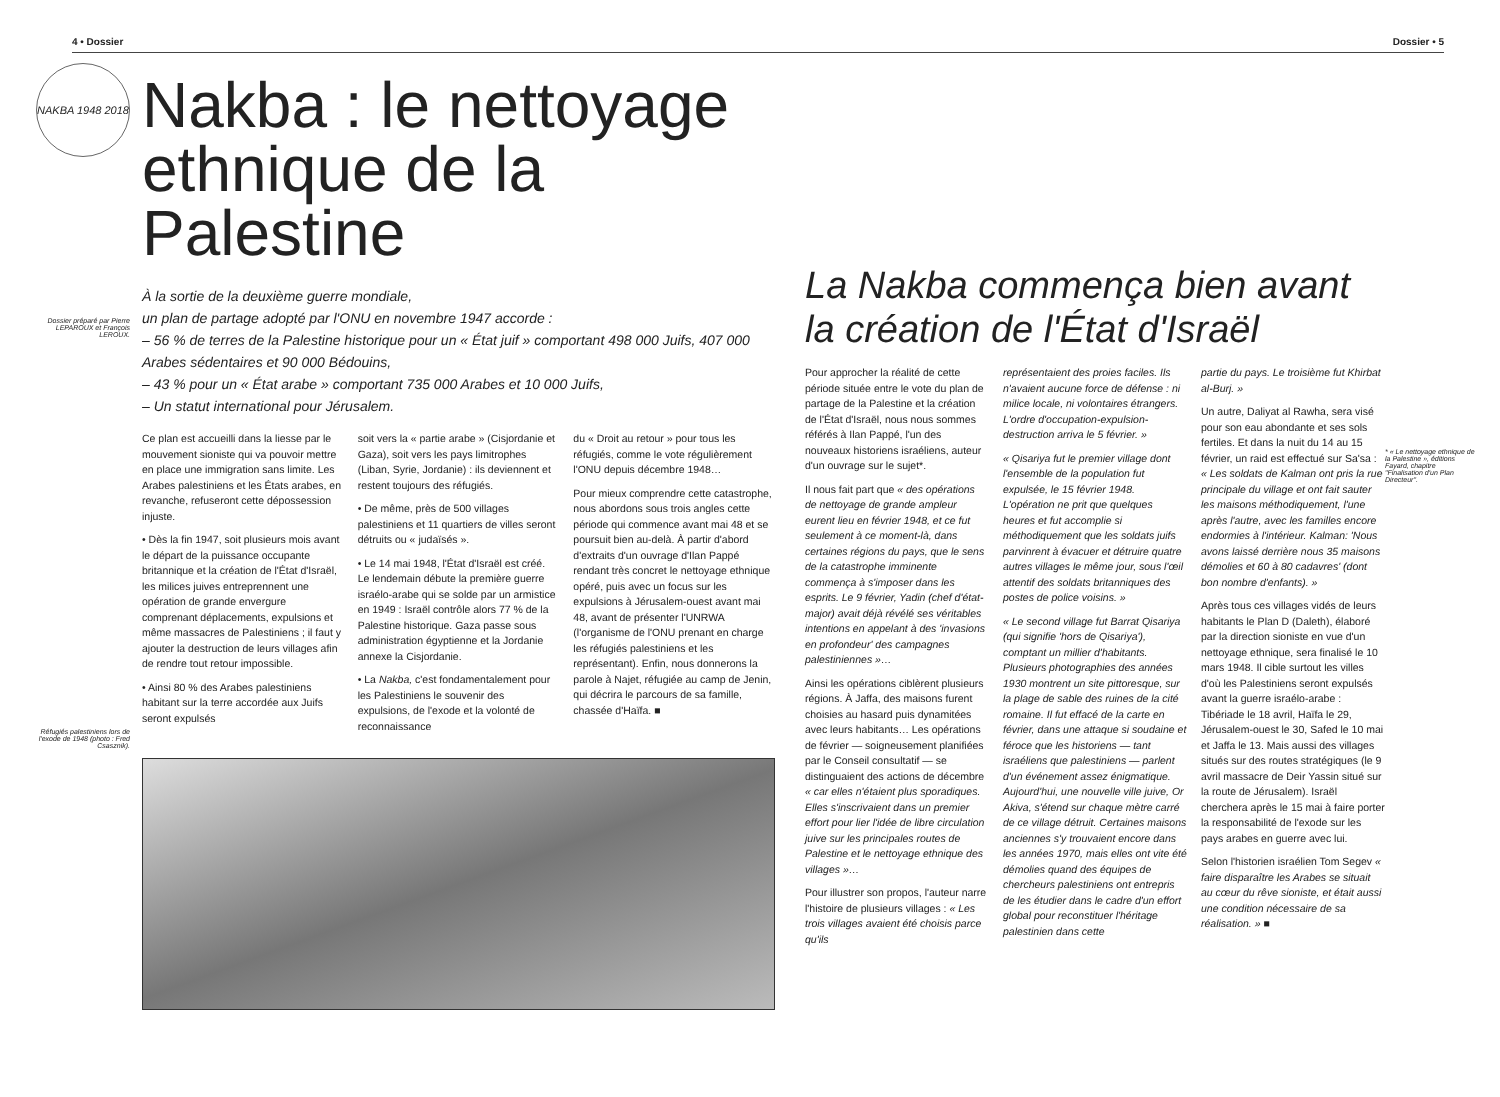4 • Dossier Dossier • 5
NAKBA 1948 2018
Dossier préparé par Pierre LEPAROUX et François LEROUX.
Réfugiés palestiniens lors de l'exode de 1948 (photo : Fred Csasznik).
Nakba : le nettoyage ethnique de la Palestine
À la sortie de la deuxième guerre mondiale,
un plan de partage adopté par l'ONU en novembre 1947 accorde :
– 56 % de terres de la Palestine historique pour un « État juif » comportant 498 000 Juifs, 407 000 Arabes sédentaires et 90 000 Bédouins,
– 43 % pour un « État arabe » comportant 735 000 Arabes et 10 000 Juifs,
– Un statut international pour Jérusalem.
Ce plan est accueilli dans la liesse par le mouvement sioniste qui va pouvoir mettre en place une immigration sans limite. Les Arabes palestiniens et les États arabes, en revanche, refuseront cette dépossession injuste.
• Dès la fin 1947, soit plusieurs mois avant le départ de la puissance occupante britannique et la création de l'État d'Israël, les milices juives entreprennent une opération de grande envergure comprenant déplacements, expulsions et même massacres de Palestiniens ; il faut y ajouter la destruction de leurs villages afin de rendre tout retour impossible.
• Ainsi 80 % des Arabes palestiniens habitant sur la terre accordée aux Juifs seront expulsés
soit vers la « partie arabe » (Cisjordanie et Gaza), soit vers les pays limitrophes (Liban, Syrie, Jordanie) : ils deviennent et restent toujours des réfugiés.
• De même, près de 500 villages palestiniens et 11 quartiers de villes seront détruits ou « judaïsés ».
• Le 14 mai 1948, l'État d'Israël est créé. Le lendemain débute la première guerre israélo-arabe qui se solde par un armistice en 1949 : Israël contrôle alors 77 % de la Palestine historique. Gaza passe sous administration égyptienne et la Jordanie annexe la Cisjordanie.
• La Nakba, c'est fondamentalement pour les Palestiniens le souvenir des expulsions, de l'exode et la volonté de reconnaissance
du « Droit au retour » pour tous les réfugiés, comme le vote régulièrement l'ONU depuis décembre 1948…
Pour mieux comprendre cette catastrophe, nous abordons sous trois angles cette période qui commence avant mai 48 et se poursuit bien au-delà. À partir d'abord d'extraits d'un ouvrage d'Ilan Pappé rendant très concret le nettoyage ethnique opéré, puis avec un focus sur les expulsions à Jérusalem-ouest avant mai 48, avant de présenter l'UNRWA (l'organisme de l'ONU prenant en charge les réfugiés palestiniens et les représentant). Enfin, nous donnerons la parole à Najet, réfugiée au camp de Jenin, qui décrira le parcours de sa famille, chassée d'Haïfa. ■
La Nakba commença bien avant la création de l'État d'Israël
Pour approcher la réalité de cette période située entre le vote du plan de partage de la Palestine et la création de l'État d'Israël, nous nous sommes référés à Ilan Pappé, l'un des nouveaux historiens israéliens, auteur d'un ouvrage sur le sujet*.
Il nous fait part que « des opérations de nettoyage de grande ampleur eurent lieu en février 1948, et ce fut seulement à ce moment-là, dans certaines régions du pays, que le sens de la catastrophe imminente commença à s'imposer dans les esprits. Le 9 février, Yadin (chef d'état-major) avait déjà révélé ses véritables intentions en appelant à des 'invasions en profondeur' des campagnes palestiniennes »…
Ainsi les opérations ciblèrent plusieurs régions. À Jaffa, des maisons furent choisies au hasard puis dynamitées avec leurs habitants… Les opérations de février — soigneusement planifiées par le Conseil consultatif — se distinguaient des actions de décembre « car elles n'étaient plus sporadiques. Elles s'inscrivaient dans un premier effort pour lier l'idée de libre circulation juive sur les principales routes de Palestine et le nettoyage ethnique des villages »…
Pour illustrer son propos, l'auteur narre l'histoire de plusieurs villages : « Les trois villages avaient été choisis parce qu'ils
représentaient des proies faciles. Ils n'avaient aucune force de défense : ni milice locale, ni volontaires étrangers. L'ordre d'occupation-expulsion-destruction arriva le 5 février. »
« Qisariya fut le premier village dont l'ensemble de la population fut expulsée, le 15 février 1948. L'opération ne prit que quelques heures et fut accomplie si méthodiquement que les soldats juifs parvinrent à évacuer et détruire quatre autres villages le même jour, sous l'œil attentif des soldats britanniques des postes de police voisins. »
« Le second village fut Barrat Qisariya (qui signifie 'hors de Qisariya'), comptant un millier d'habitants. Plusieurs photographies des années 1930 montrent un site pittoresque, sur la plage de sable des ruines de la cité romaine. Il fut effacé de la carte en février, dans une attaque si soudaine et féroce que les historiens — tant israéliens que palestiniens — parlent d'un événement assez énigmatique. Aujourd'hui, une nouvelle ville juive, Or Akiva, s'étend sur chaque mètre carré de ce village détruit. Certaines maisons anciennes s'y trouvaient encore dans les années 1970, mais elles ont vite été démolies quand des équipes de chercheurs palestiniens ont entrepris de les étudier dans le cadre d'un effort global pour reconstituer l'héritage palestinien dans cette
partie du pays. Le troisième fut Khirbat al-Burj. »
Un autre, Daliyat al Rawha, sera visé pour son eau abondante et ses sols fertiles. Et dans la nuit du 14 au 15 février, un raid est effectué sur Sa'sa : « Les soldats de Kalman ont pris la rue principale du village et ont fait sauter les maisons méthodiquement, l'une après l'autre, avec les familles encore endormies à l'intérieur. Kalman: 'Nous avons laissé derrière nous 35 maisons démolies et 60 à 80 cadavres' (dont bon nombre d'enfants). »
Après tous ces villages vidés de leurs habitants le Plan D (Daleth), élaboré par la direction sioniste en vue d'un nettoyage ethnique, sera finalisé le 10 mars 1948. Il cible surtout les villes d'où les Palestiniens seront expulsés avant la guerre israélo-arabe : Tibériade le 18 avril, Haïfa le 29, Jérusalem-ouest le 30, Safed le 10 mai et Jaffa le 13. Mais aussi des villages situés sur des routes stratégiques (le 9 avril massacre de Deir Yassin situé sur la route de Jérusalem). Israël cherchera après le 15 mai à faire porter la responsabilité de l'exode sur les pays arabes en guerre avec lui.
Selon l'historien israélien Tom Segev « faire disparaître les Arabes se situait au cœur du rêve sioniste, et était aussi une condition nécessaire de sa réalisation. » ■
* « Le nettoyage ethnique de la Palestine », éditions Fayard, chapitre "Finalisation d'un Plan Directeur".